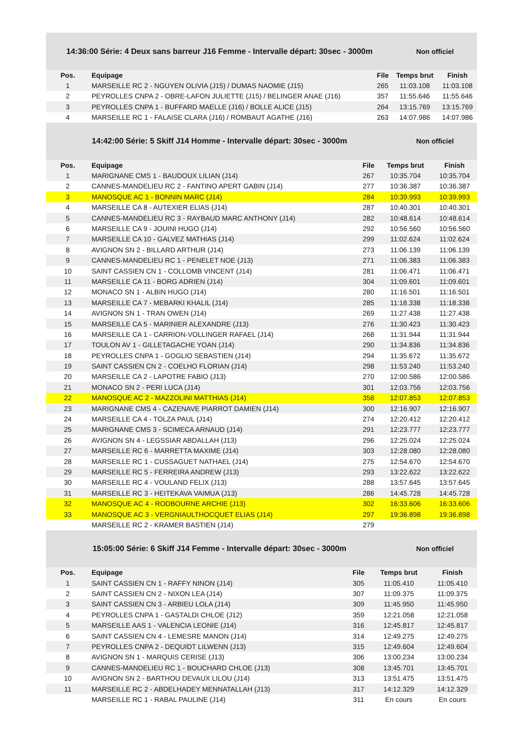14:36:00 Série: 4 Deux sans barreur J16 Femme - Intervalle départ: 30sec - 3000m
Non officiel
| Pos. | Equipage | File | Temps brut | Finish |
| --- | --- | --- | --- | --- |
| 1 | MARSEILLE RC 2 - NGUYEN OLIVIA (J15) / DUMAS NAOMIE (J15) | 265 | 11:03.108 | 11:03.108 |
| 2 | PEYROLLES CNPA 2 - OBRE-LAFON JULIETTE (J15) / BELINGER ANAE (J16) | 357 | 11:55.646 | 11:55.646 |
| 3 | PEYROLLES CNPA 1 - BUFFARD MAELLE (J16) / BOLLE ALICE (J15) | 264 | 13:15.769 | 13:15.769 |
| 4 | MARSEILLE RC 1 - FALAISE CLARA (J16) / ROMBAUT AGATHE (J16) | 263 | 14:07.986 | 14:07.986 |
14:42:00 Série: 5 Skiff J14 Homme - Intervalle départ: 30sec - 3000m
Non officiel
| Pos. | Equipage | File | Temps brut | Finish |
| --- | --- | --- | --- | --- |
| 1 | MARIGNANE CMS 1 - BAUDOUX LILIAN (J14) | 267 | 10:35.704 | 10:35.704 |
| 2 | CANNES-MANDELIEU RC 2 - FANTINO APERT GABIN (J14) | 277 | 10:36.387 | 10:36.387 |
| 3 | MANOSQUE AC 1 - BONNIN MARC (J14) | 284 | 10:39.993 | 10:39.993 |
| 4 | MARSEILLE CA 8 - AUTEXIER ELIAS (J14) | 287 | 10:40.301 | 10:40.301 |
| 5 | CANNES-MANDELIEU RC 3 - RAYBAUD MARC ANTHONY (J14) | 282 | 10:48.614 | 10:48.614 |
| 6 | MARSEILLE CA 9 - JOUINI HUGO (J14) | 292 | 10:56.560 | 10:56.560 |
| 7 | MARSEILLE CA 10 - GALVEZ MATHIAS (J14) | 299 | 11:02.624 | 11:02.624 |
| 8 | AVIGNON SN 2 - BILLARD ARTHUR (J14) | 273 | 11:06.139 | 11:06.139 |
| 9 | CANNES-MANDELIEU RC 1 - PENELET NOE (J13) | 271 | 11:06.383 | 11:06.383 |
| 10 | SAINT CASSIEN CN 1 - COLLOMB VINCENT (J14) | 281 | 11:06.471 | 11:06.471 |
| 11 | MARSEILLE CA 11 - BORG ADRIEN (J14) | 304 | 11:09.601 | 11:09.601 |
| 12 | MONACO SN 1 - ALBIN HUGO (J14) | 280 | 11:16.501 | 11:16.501 |
| 13 | MARSEILLE CA 7 - MEBARKI KHALIL (J14) | 285 | 11:18.338 | 11:18.338 |
| 14 | AVIGNON SN 1 - TRAN OWEN (J14) | 269 | 11:27.438 | 11:27.438 |
| 15 | MARSEILLE CA 5 - MARINIER ALEXANDRE (J13) | 276 | 11:30.423 | 11:30.423 |
| 16 | MARSEILLE CA 1 - CARRION-VOLLINGER RAFAEL (J14) | 268 | 11:31.944 | 11:31.944 |
| 17 | TOULON AV 1 - GILLETAGACHE YOAN (J14) | 290 | 11:34.836 | 11:34.836 |
| 18 | PEYROLLES CNPA 1 - GOGLIO SEBASTIEN (J14) | 294 | 11:35.672 | 11:35.672 |
| 19 | SAINT CASSIEN CN 2 - COELHO FLORIAN (J14) | 298 | 11:53.240 | 11:53.240 |
| 20 | MARSEILLE CA 2 - LAPOTRE FABIO (J13) | 270 | 12:00.586 | 12:00.586 |
| 21 | MONACO SN 2 - PERI LUCA (J14) | 301 | 12:03.756 | 12:03.756 |
| 22 | MANOSQUE AC 2 - MAZZOLINI MATTHIAS (J14) | 358 | 12:07.853 | 12:07.853 |
| 23 | MARIGNANE CMS 4 - CAZENAVE PIARROT DAMIEN (J14) | 300 | 12:16.907 | 12:16.907 |
| 24 | MARSEILLE CA 4 - TOLZA PAUL (J14) | 274 | 12:20.412 | 12:20.412 |
| 25 | MARIGNANE CMS 3 - SCIMECA ARNAUD (J14) | 291 | 12:23.777 | 12:23.777 |
| 26 | AVIGNON SN 4 - LEGSSIAR ABDALLAH (J13) | 296 | 12:25.024 | 12:25.024 |
| 27 | MARSEILLE RC 6 - MARRETTA MAXIME (J14) | 303 | 12:28.080 | 12:28.080 |
| 28 | MARSEILLE RC 1 - CUSSAGUET NATHAEL (J14) | 275 | 12:54.670 | 12:54.670 |
| 29 | MARSEILLE RC 5 - FERREIRA ANDREW (J13) | 293 | 13:22.622 | 13:22.622 |
| 30 | MARSEILLE RC 4 - VOULAND FELIX (J13) | 288 | 13:57.645 | 13:57.645 |
| 31 | MARSEILLE RC 3 - HEITEKAVA VAIMUA (J13) | 286 | 14:45.728 | 14:45.728 |
| 32 | MANOSQUE AC 4 - RODBOURNE ARCHIE (J13) | 302 | 16:33.606 | 16:33.606 |
| 33 | MANOSQUE AC 3 - VERGNIAULTHOCQUET ELIAS (J14) | 297 | 19:36.898 | 19:36.898 |
| | MARSEILLE RC 2 - KRAMER BASTIEN (J14) | 279 | | |
15:05:00 Série: 6 Skiff J14 Femme - Intervalle départ: 30sec - 3000m
Non officiel
| Pos. | Equipage | File | Temps brut | Finish |
| --- | --- | --- | --- | --- |
| 1 | SAINT CASSIEN CN 1 - RAFFY NINON (J14) | 305 | 11:05.410 | 11:05.410 |
| 2 | SAINT CASSIEN CN 2 - NIXON LEA (J14) | 307 | 11:09.375 | 11:09.375 |
| 3 | SAINT CASSIEN CN 3 - ARBIEU LOLA (J14) | 309 | 11:45.950 | 11:45.950 |
| 4 | PEYROLLES CNPA 1 - GASTALDI CHLOE (J12) | 359 | 12:21.058 | 12:21.058 |
| 5 | MARSEILLE AAS 1 - VALENCIA LEONIE (J14) | 316 | 12:45.817 | 12:45.817 |
| 6 | SAINT CASSIEN CN 4 - LEMESRE MANON (J14) | 314 | 12:49.275 | 12:49.275 |
| 7 | PEYROLLES CNPA 2 - DEQUIDT LILWENN (J13) | 315 | 12:49.604 | 12:49.604 |
| 8 | AVIGNON SN 1 - MARQUIS CERISE (J13) | 306 | 13:00.234 | 13:00.234 |
| 9 | CANNES-MANDELIEU RC 1 - BOUCHARD CHLOE (J13) | 308 | 13:45.701 | 13:45.701 |
| 10 | AVIGNON SN 2 - BARTHOU DEVAUX LILOU (J14) | 313 | 13:51.475 | 13:51.475 |
| 11 | MARSEILLE RC 2 - ABDELHADEY MENNATALLAH (J13) | 317 | 14:12.329 | 14:12.329 |
| | MARSEILLE RC 1 - RABAL PAULINE (J14) | 311 | En cours | En cours |